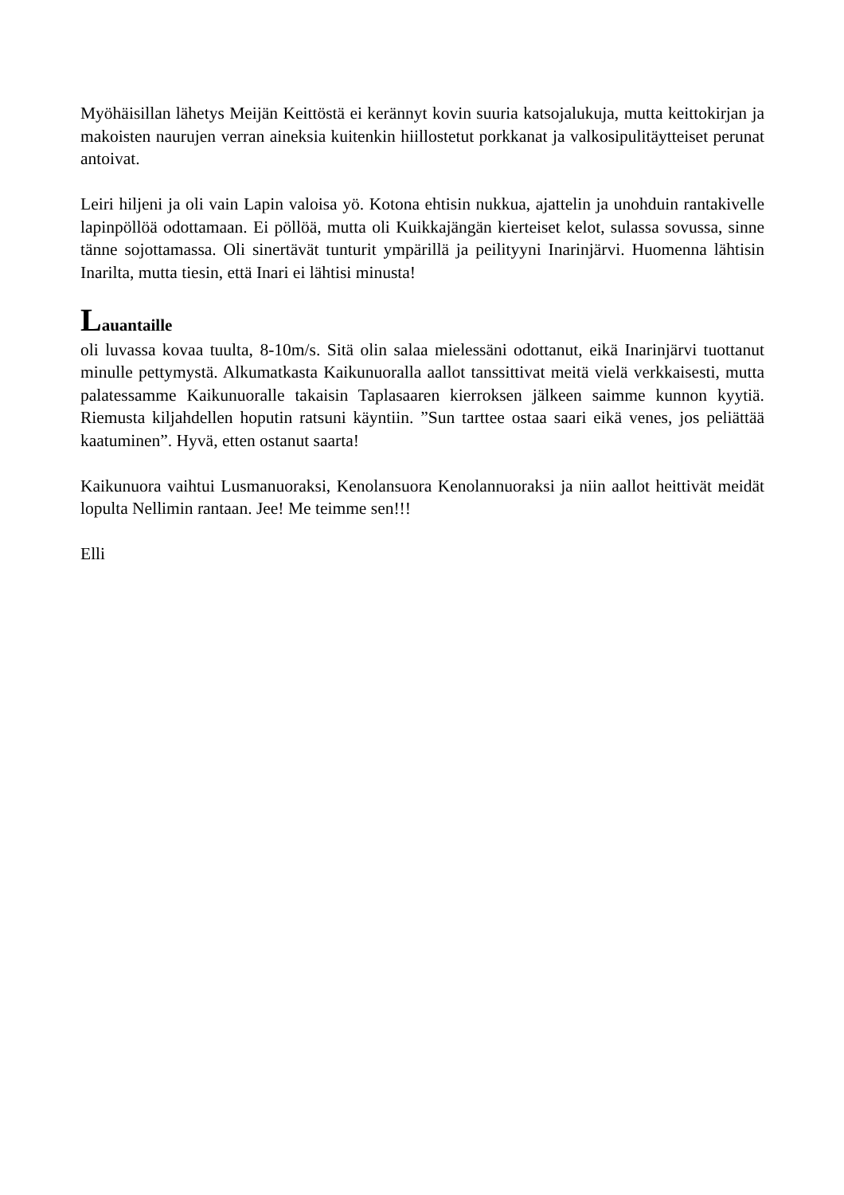Myöhäisillan lähetys Meijän Keittöstä ei kerännyt kovin suuria katsojalukuja, mutta keittokirjan ja makoisten naurujen verran aineksia kuitenkin hiillostetut porkkanat ja valkosipulitäytteiset perunat antoivat.
Leiri hiljeni ja oli vain Lapin valoisa yö. Kotona ehtisin nukkua, ajattelin ja unohduin rantakivelle lapinpöllöä odottamaan. Ei pöllöä, mutta oli Kuikkajängän kierteiset kelot, sulassa sovussa, sinne tänne sojottamassa. Oli sinertävät tunturit ympärillä ja peilityyni Inarinjärvi. Huomenna lähtisin Inarilta, mutta tiesin, että Inari ei lähtisi minusta!
Lauantaille
oli luvassa kovaa tuulta, 8-10m/s. Sitä olin salaa mielessäni odottanut, eikä Inarinjärvi tuottanut minulle pettymystä. Alkumatkasta Kaikunuoralla aallot tanssittivat meitä vielä verkkaisesti, mutta palatessamme Kaikunuoralle takaisin Taplasaaren kierroksen jälkeen saimme kunnon kyytiä. Riemusta kiljahdellen hoputin ratsuni käyntiin. ”Sun tarttee ostaa saari eikä venes, jos peliättää kaatuminen”. Hyvä, etten ostanut saarta!
Kaikunuora vaihtui Lusmanuoraksi, Kenolansuora Kenolannuoraksi ja niin aallot heittivät meidät lopulta Nellimin rantaan. Jee! Me teimme sen!!!
Elli